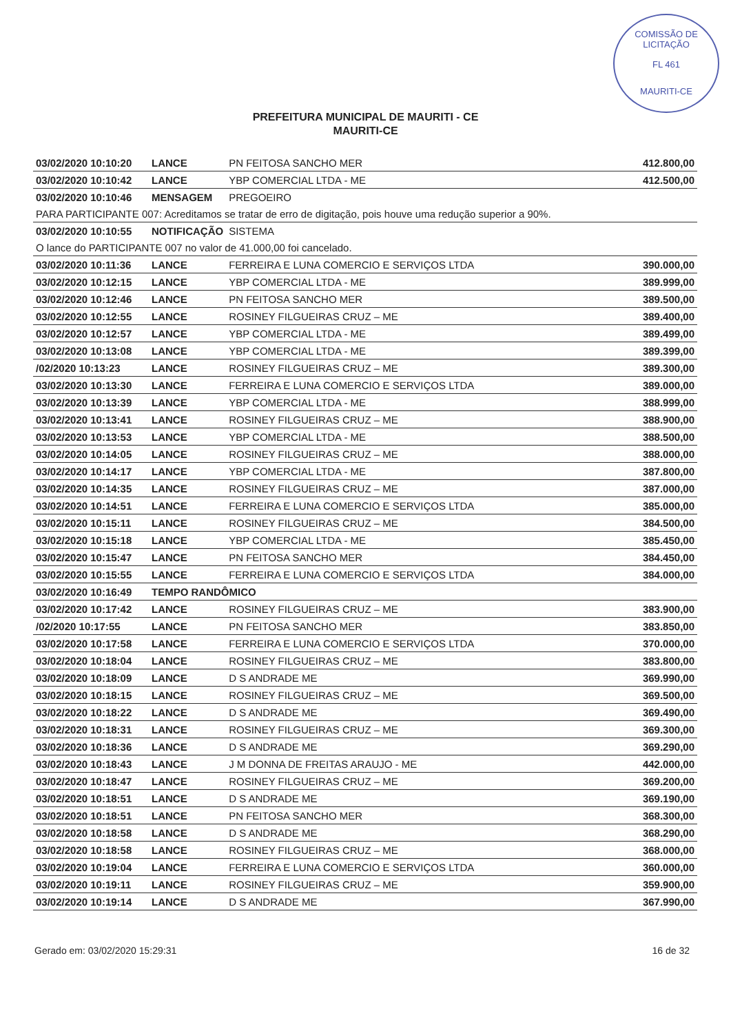COMISSÃO DE LICITAÇÃO
FL 461
MAURITI-CE
PREFEITURA MUNICIPAL DE MAURITI - CE
MAURITI-CE
| 03/02/2020 10:10:20 | LANCE | PN FEITOSA SANCHO MER | 412.800,00 |
| 03/02/2020 10:10:42 | LANCE | YBP COMERCIAL LTDA - ME | 412.500,00 |
| 03/02/2020 10:10:46 | MENSAGEM | PREGOEIRO | |
| PARA PARTICIPANTE 007: Acreditamos se tratar de erro de digitação, pois houve uma redução superior a 90%. | | | |
| 03/02/2020 10:10:55 | NOTIFICAÇÃO | SISTEMA | |
| O lance do PARTICIPANTE 007 no valor de 41.000,00 foi cancelado. | | | |
| 03/02/2020 10:11:36 | LANCE | FERREIRA E LUNA COMERCIO E SERVIÇOS LTDA | 390.000,00 |
| 03/02/2020 10:12:15 | LANCE | YBP COMERCIAL LTDA - ME | 389.999,00 |
| 03/02/2020 10:12:46 | LANCE | PN FEITOSA SANCHO MER | 389.500,00 |
| 03/02/2020 10:12:55 | LANCE | ROSINEY FILGUEIRAS CRUZ – ME | 389.400,00 |
| 03/02/2020 10:12:57 | LANCE | YBP COMERCIAL LTDA - ME | 389.499,00 |
| 03/02/2020 10:13:08 | LANCE | YBP COMERCIAL LTDA - ME | 389.399,00 |
| /02/2020 10:13:23 | LANCE | ROSINEY FILGUEIRAS CRUZ – ME | 389.300,00 |
| 03/02/2020 10:13:30 | LANCE | FERREIRA E LUNA COMERCIO E SERVIÇOS LTDA | 389.000,00 |
| 03/02/2020 10:13:39 | LANCE | YBP COMERCIAL LTDA - ME | 388.999,00 |
| 03/02/2020 10:13:41 | LANCE | ROSINEY FILGUEIRAS CRUZ – ME | 388.900,00 |
| 03/02/2020 10:13:53 | LANCE | YBP COMERCIAL LTDA - ME | 388.500,00 |
| 03/02/2020 10:14:05 | LANCE | ROSINEY FILGUEIRAS CRUZ – ME | 388.000,00 |
| 03/02/2020 10:14:17 | LANCE | YBP COMERCIAL LTDA - ME | 387.800,00 |
| 03/02/2020 10:14:35 | LANCE | ROSINEY FILGUEIRAS CRUZ – ME | 387.000,00 |
| 03/02/2020 10:14:51 | LANCE | FERREIRA E LUNA COMERCIO E SERVIÇOS LTDA | 385.000,00 |
| 03/02/2020 10:15:11 | LANCE | ROSINEY FILGUEIRAS CRUZ – ME | 384.500,00 |
| 03/02/2020 10:15:18 | LANCE | YBP COMERCIAL LTDA - ME | 385.450,00 |
| 03/02/2020 10:15:47 | LANCE | PN FEITOSA SANCHO MER | 384.450,00 |
| 03/02/2020 10:15:55 | LANCE | FERREIRA E LUNA COMERCIO E SERVIÇOS LTDA | 384.000,00 |
| 03/02/2020 10:16:49 | TEMPO RANDÔMICO | | |
| 03/02/2020 10:17:42 | LANCE | ROSINEY FILGUEIRAS CRUZ – ME | 383.900,00 |
| /02/2020 10:17:55 | LANCE | PN FEITOSA SANCHO MER | 383.850,00 |
| 03/02/2020 10:17:58 | LANCE | FERREIRA E LUNA COMERCIO E SERVIÇOS LTDA | 370.000,00 |
| 03/02/2020 10:18:04 | LANCE | ROSINEY FILGUEIRAS CRUZ – ME | 383.800,00 |
| 03/02/2020 10:18:09 | LANCE | D S ANDRADE ME | 369.990,00 |
| 03/02/2020 10:18:15 | LANCE | ROSINEY FILGUEIRAS CRUZ – ME | 369.500,00 |
| 03/02/2020 10:18:22 | LANCE | D S ANDRADE ME | 369.490,00 |
| 03/02/2020 10:18:31 | LANCE | ROSINEY FILGUEIRAS CRUZ – ME | 369.300,00 |
| 03/02/2020 10:18:36 | LANCE | D S ANDRADE ME | 369.290,00 |
| 03/02/2020 10:18:43 | LANCE | J M DONNA DE FREITAS ARAUJO - ME | 442.000,00 |
| 03/02/2020 10:18:47 | LANCE | ROSINEY FILGUEIRAS CRUZ – ME | 369.200,00 |
| 03/02/2020 10:18:51 | LANCE | D S ANDRADE ME | 369.190,00 |
| 03/02/2020 10:18:51 | LANCE | PN FEITOSA SANCHO MER | 368.300,00 |
| 03/02/2020 10:18:58 | LANCE | D S ANDRADE ME | 368.290,00 |
| 03/02/2020 10:18:58 | LANCE | ROSINEY FILGUEIRAS CRUZ – ME | 368.000,00 |
| 03/02/2020 10:19:04 | LANCE | FERREIRA E LUNA COMERCIO E SERVIÇOS LTDA | 360.000,00 |
| 03/02/2020 10:19:11 | LANCE | ROSINEY FILGUEIRAS CRUZ – ME | 359.900,00 |
| 03/02/2020 10:19:14 | LANCE | D S ANDRADE ME | 367.990,00 |
Gerado em: 03/02/2020 15:29:31 16 de 32